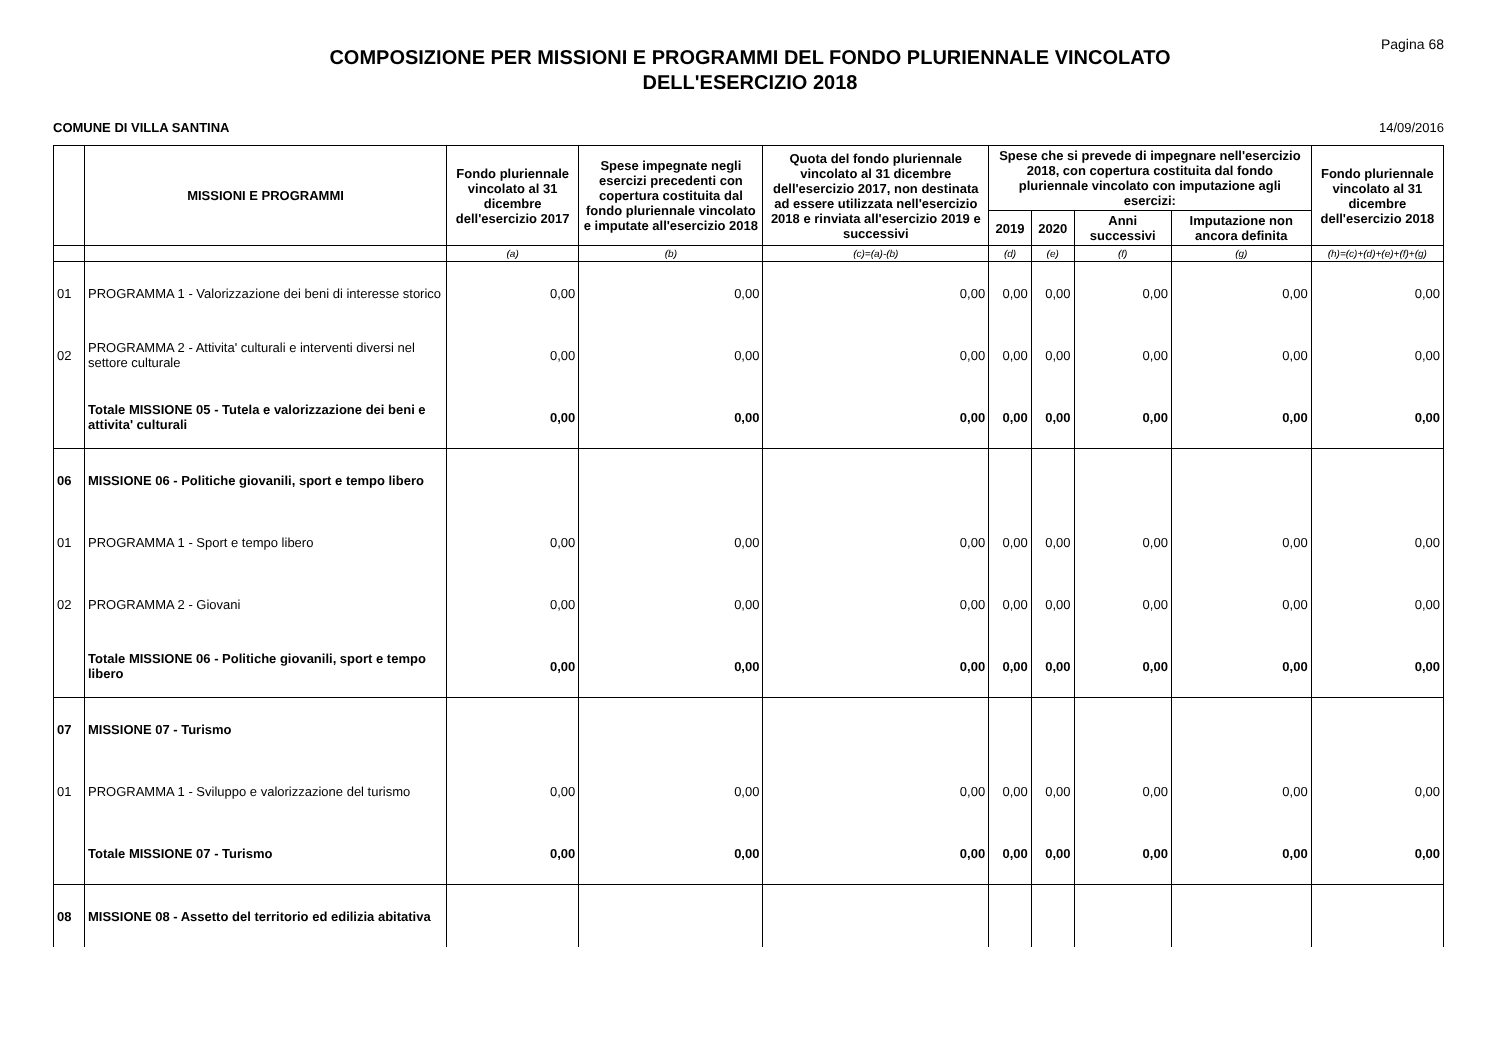Pagina 68
COMPOSIZIONE PER MISSIONI E PROGRAMMI DEL FONDO PLURIENNALE VINCOLATO
DELL'ESERCIZIO 2018
COMUNE DI VILLA SANTINA 14/09/2016
| | MISSIONI E PROGRAMMI | Fondo pluriennale vincolato al 31 dicembre dell'esercizio 2017 | Spese impegnate negli esercizi precedenti con copertura costituita dal fondo pluriennale vincolato e imputate all'esercizio 2018 | Quota del fondo pluriennale vincolato al 31 dicembre dell'esercizio 2017, non destinata ad essere utilizzata nell'esercizio 2018 e rinviata all'esercizio 2019 e successivi | Spese che si prevede di impegnare nell'esercizio 2018, con copertura costituita dal fondo pluriennale vincolato con imputazione agli esercizi: | | | | Fondo pluriennale vincolato al 31 dicembre dell'esercizio 2018 |
| --- | --- | --- | --- | --- | --- | --- | --- | --- | --- |
| | | | | | 2019 | 2020 | Anni successivi | Imputazione non ancora definita | |
| | | (a) | (b) | (c)=(a)-(b) | (d) | (e) | (f) | (g) | (h)=(c)+(d)+(e)+(f)+(g) |
| 01 | PROGRAMMA 1 - Valorizzazione dei beni di interesse storico | 0,00 | 0,00 | 0,00 | 0,00 | 0,00 | 0,00 | 0,00 | 0,00 |
| 02 | PROGRAMMA 2 - Attivita' culturali e interventi diversi nel settore culturale | 0,00 | 0,00 | 0,00 | 0,00 | 0,00 | 0,00 | 0,00 | 0,00 |
| | Totale MISSIONE 05 - Tutela e valorizzazione dei beni e attivita' culturali | 0,00 | 0,00 | 0,00 | 0,00 | 0,00 | 0,00 | 0,00 | 0,00 |
| 06 | MISSIONE 06 - Politiche giovanili, sport e tempo libero | | | | | | | | |
| 01 | PROGRAMMA 1 - Sport e tempo libero | 0,00 | 0,00 | 0,00 | 0,00 | 0,00 | 0,00 | 0,00 | 0,00 |
| 02 | PROGRAMMA 2 - Giovani | 0,00 | 0,00 | 0,00 | 0,00 | 0,00 | 0,00 | 0,00 | 0,00 |
| | Totale MISSIONE 06 - Politiche giovanili, sport e tempo libero | 0,00 | 0,00 | 0,00 | 0,00 | 0,00 | 0,00 | 0,00 | 0,00 |
| 07 | MISSIONE 07 - Turismo | | | | | | | | |
| 01 | PROGRAMMA 1 - Sviluppo e valorizzazione del turismo | 0,00 | 0,00 | 0,00 | 0,00 | 0,00 | 0,00 | 0,00 | 0,00 |
| | Totale MISSIONE 07 - Turismo | 0,00 | 0,00 | 0,00 | 0,00 | 0,00 | 0,00 | 0,00 | 0,00 |
| 08 | MISSIONE 08 - Assetto del territorio ed edilizia abitativa | | | | | | | | |